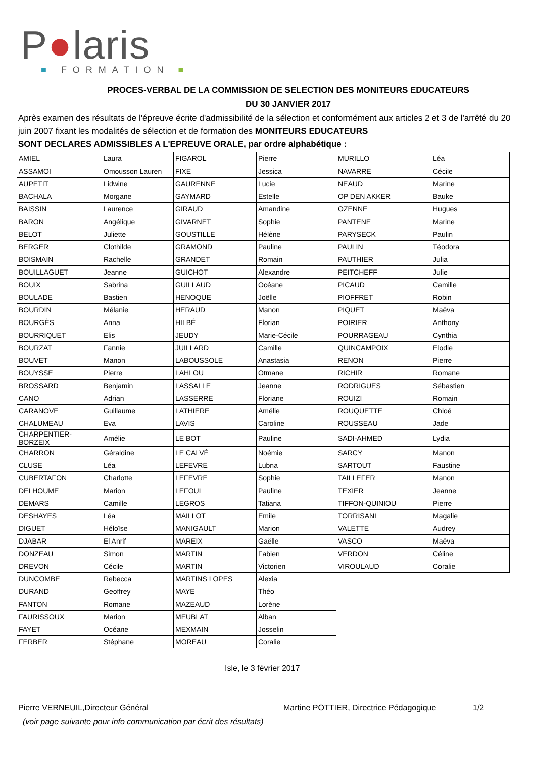P●laris
■ FORMATION ■
PROCES-VERBAL DE LA COMMISSION DE SELECTION DES MONITEURS EDUCATEURS
DU 30 JANVIER 2017
Après examen des résultats de l'épreuve écrite d'admissibilité de la sélection et conformément aux articles 2 et 3 de l'arrêté du 20 juin 2007 fixant les modalités de sélection et de formation des MONITEURS EDUCATEURS
SONT DECLARES ADMISSIBLES A L'EPREUVE ORALE, par ordre alphabétique :
| AMIEL | Laura | FIGAROL | Pierre | MURILLO | Léa |
| ASSAMOI | Omousson Lauren | FIXE | Jessica | NAVARRE | Cécile |
| AUPETIT | Lidwine | GAURENNE | Lucie | NEAUD | Marine |
| BACHALA | Morgane | GAYMARD | Estelle | OP DEN AKKER | Bauke |
| BAISSIN | Laurence | GIRAUD | Amandine | OZENNE | Hugues |
| BARON | Angélique | GIVARNET | Sophie | PANTENE | Marine |
| BELOT | Juliette | GOUSTILLE | Hélène | PARYSECK | Paulin |
| BERGER | Clothilde | GRAMOND | Pauline | PAULIN | Téodora |
| BOISMAIN | Rachelle | GRANDET | Romain | PAUTHIER | Julia |
| BOUILLAGUET | Jeanne | GUICHOT | Alexandre | PEITCHEFF | Julie |
| BOUIX | Sabrina | GUILLAUD | Océane | PICAUD | Camille |
| BOULADE | Bastien | HENOQUE | Joëlle | PIOFFRET | Robin |
| BOURDIN | Mélanie | HERAUD | Manon | PIQUET | Maëva |
| BOURGÈS | Anna | HILBÉ | Florian | POIRIER | Anthony |
| BOURRIQUET | Elis | JEUDY | Marie-Cécile | POURRAGEAU | Cynthia |
| BOURZAT | Fannie | JUILLARD | Camille | QUINCAMPOIX | Elodie |
| BOUVET | Manon | LABOUSSOLE | Anastasia | RENON | Pierre |
| BOUYSSE | Pierre | LAHLOU | Otmane | RICHIR | Romane |
| BROSSARD | Benjamin | LASSALLE | Jeanne | RODRIGUES | Sébastien |
| CANO | Adrian | LASSERRE | Floriane | ROUIZI | Romain |
| CARANOVE | Guillaume | LATHIERE | Amélie | ROUQUETTE | Chloé |
| CHALUMEAU | Eva | LAVIS | Caroline | ROUSSEAU | Jade |
| CHARPENTIER-BORZEIX | Amélie | LE BOT | Pauline | SADI-AHMED | Lydia |
| CHARRON | Géraldine | LE CALVÉ | Noémie | SARCY | Manon |
| CLUSE | Léa | LEFEVRE | Lubna | SARTOUT | Faustine |
| CUBERTAFON | Charlotte | LEFEVRE | Sophie | TAILLEFER | Manon |
| DELHOUME | Marion | LEFOUL | Pauline | TEXIER | Jeanne |
| DEMARS | Camille | LEGROS | Tatiana | TIFFON-QUINIOU | Pierre |
| DESHAYES | Léa | MAILLOT | Emile | TORRISANI | Magalie |
| DIGUET | Héloïse | MANIGAULT | Marion | VALETTE | Audrey |
| DJABAR | El Anrif | MAREIX | Gaëlle | VASCO | Maëva |
| DONZEAU | Simon | MARTIN | Fabien | VERDON | Céline |
| DREVON | Cécile | MARTIN | Victorien | VIROULAUD | Coralie |
| DUNCOMBE | Rebecca | MARTINS LOPES | Alexia | | |
| DURAND | Geoffrey | MAYE | Théo | | |
| FANTON | Romane | MAZEAUD | Lorène | | |
| FAURISSOUX | Marion | MEUBLAT | Alban | | |
| FAYET | Océane | MEXMAIN | Josselin | | |
| FERBER | Stéphane | MOREAU | Coralie | | |
Isle, le 3 février 2017
Pierre VERNEUIL,Directeur Général Martine POTTIER, Directrice Pédagogique 1/2
(voir page suivante pour info communication par écrit des résultats)